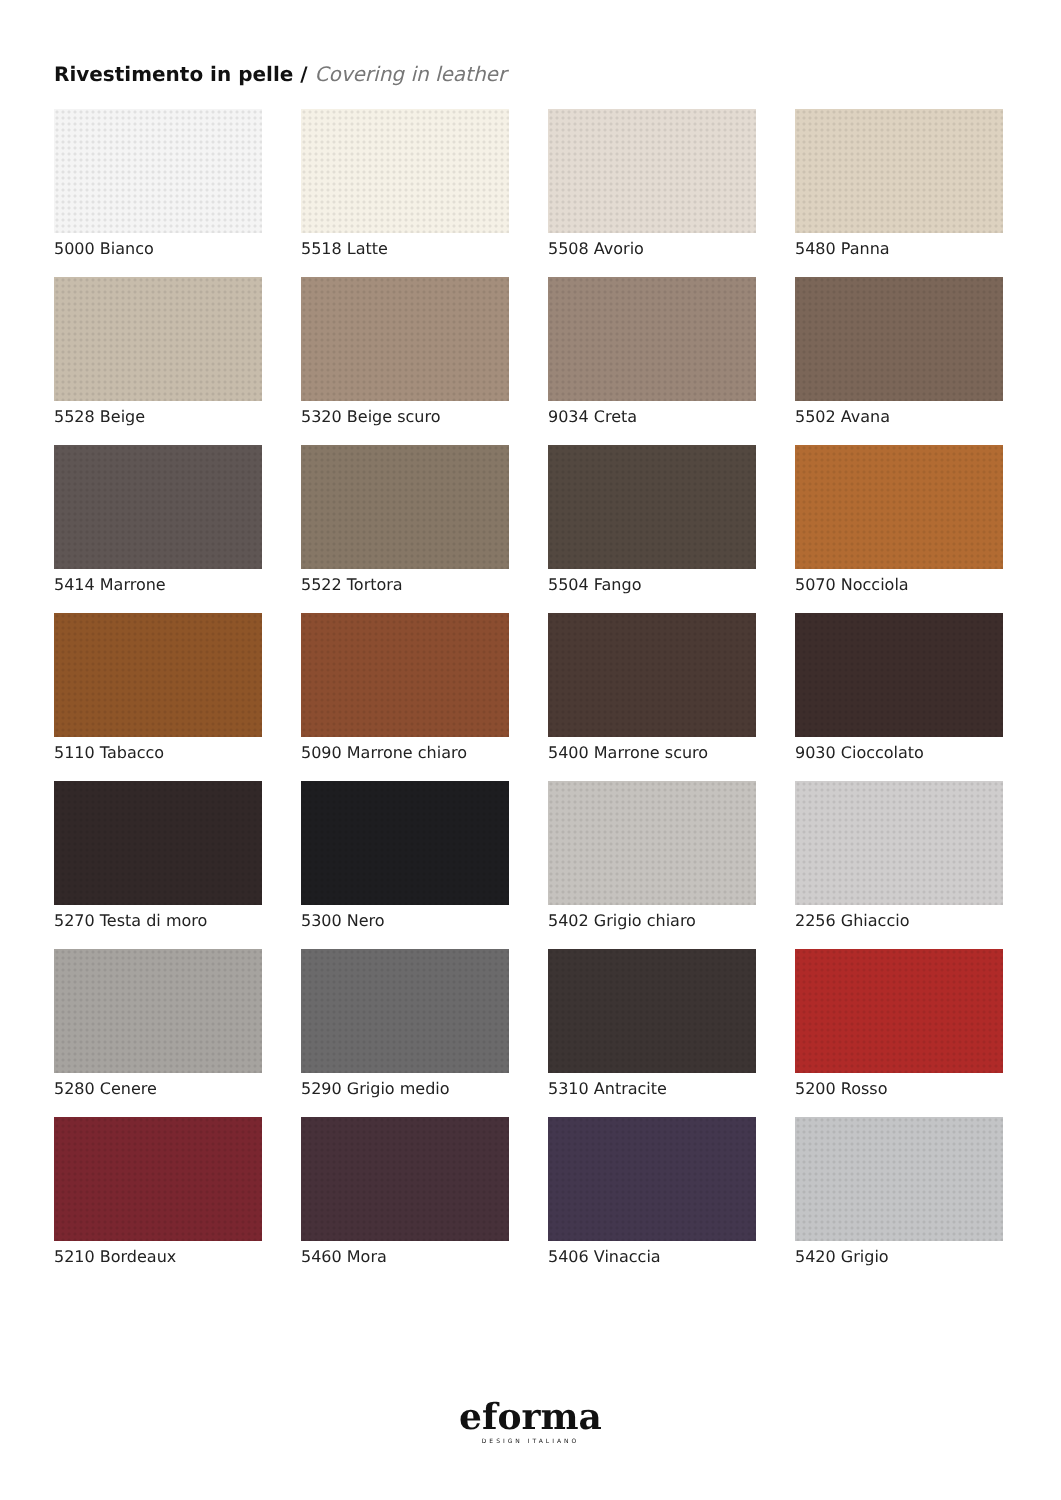Rivestimento in pelle / Covering in leather
5000 Bianco
5518 Latte
5508 Avorio
5480 Panna
5528 Beige
5320 Beige scuro
9034 Creta
5502 Avana
5414 Marrone
5522 Tortora
5504 Fango
5070 Nocciola
5110 Tabacco
5090 Marrone chiaro
5400 Marrone scuro
9030 Cioccolato
5270 Testa di moro
5300 Nero
5402 Grigio chiaro
2256 Ghiaccio
5280 Cenere
5290 Grigio medio
5310 Antracite
5200 Rosso
5210 Bordeaux
5460 Mora
5406 Vinaccia
5420 Grigio
eforma
DESIGN ITALIANO